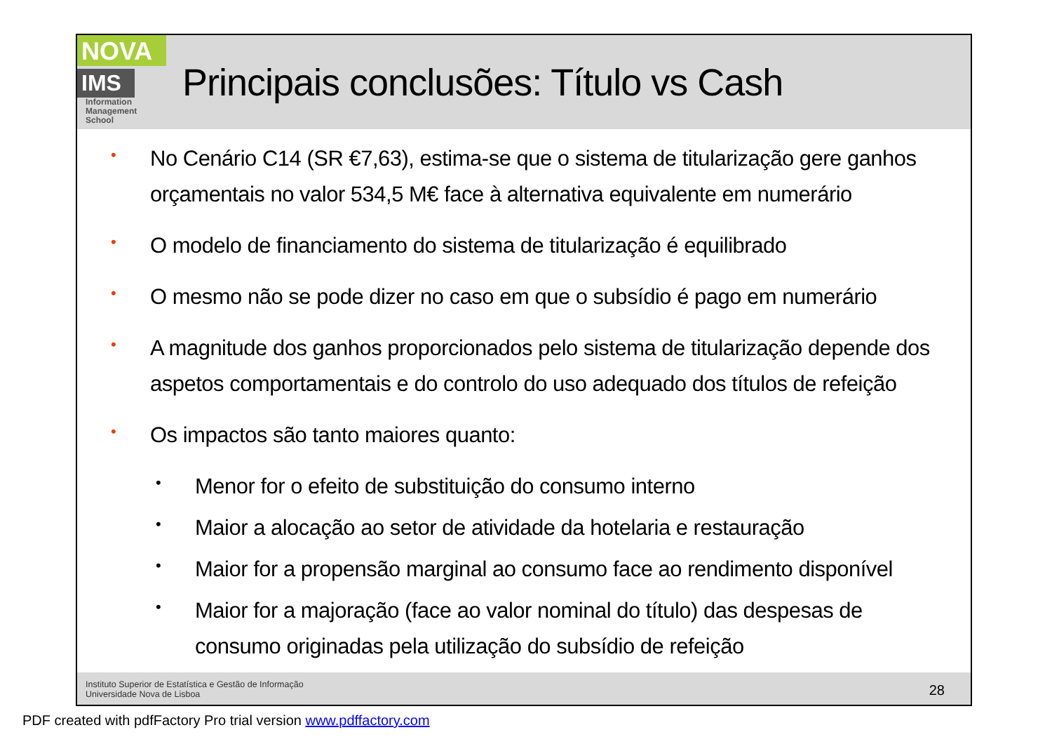NOVA
IMS
Information
Management
School
Principais conclusões: Título vs Cash
•
No Cenário C14 (SR €7,63), estima-se que o sistema de titularização gere ganhos orçamentais no valor 534,5 M€ face à alternativa equivalente em numerário
•
O modelo de financiamento do sistema de titularização é equilibrado
•
O mesmo não se pode dizer no caso em que o subsídio é pago em numerário
•
A magnitude dos ganhos proporcionados pelo sistema de titularização depende dos aspetos comportamentais e do controlo do uso adequado dos títulos de refeição
•
Os impactos são tanto maiores quanto:
•
Menor for o efeito de substituição do consumo interno
•
Maior a alocação ao setor de atividade da hotelaria e restauração
•
Maior for a propensão marginal ao consumo face ao rendimento disponível
•
Maior for a majoração (face ao valor nominal do título) das despesas de consumo originadas pela utilização do subsídio de refeição
Instituto Superior de Estatística e Gestão de Informação
Universidade Nova de Lisboa
28
PDF created with pdfFactory Pro trial version www.pdffactory.com